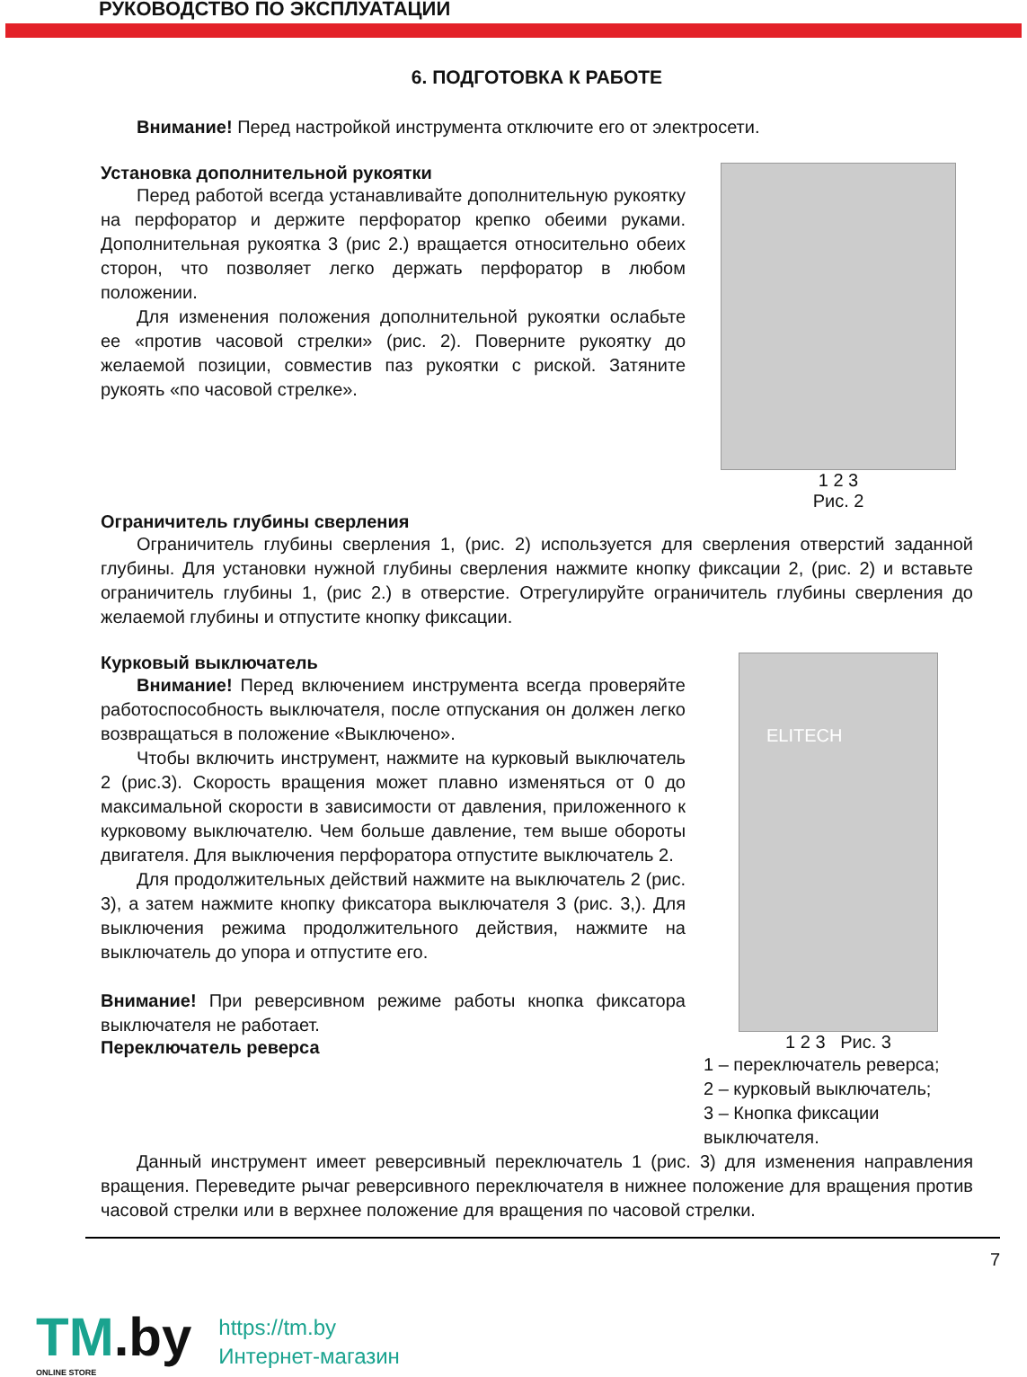РУКОВОДСТВО ПО ЭКСПЛУАТАЦИИ
6. ПОДГОТОВКА К РАБОТЕ
Внимание! Перед настройкой инструмента отключите его от электросети.
Установка дополнительной рукоятки
Перед работой всегда устанавливайте дополнительную рукоятку на перфоратор и держите перфоратор крепко обеими руками. Дополнительная рукоятка 3 (рис 2.) вращается относительно обеих сторон, что позволяет легко держать перфоратор в любом положении.
Для изменения положения дополнительной рукоятки ослабьте ее «против часовой стрелки» (рис. 2). Поверните рукоятку до желаемой позиции, совместив паз рукоятки с риской. Затяните рукоять «по часовой стрелке».
1 2 3
Рис. 2
Ограничитель глубины сверления
Ограничитель глубины сверления 1, (рис. 2) используется для сверления отверстий заданной глубины. Для установки нужной глубины сверления нажмите кнопку фиксации 2, (рис. 2) и вставьте ограничитель глубины 1, (рис 2.) в отверстие. Отрегулируйте ограничитель глубины сверления до желаемой глубины и отпустите кнопку фиксации.
Курковый выключатель
Внимание! Перед включением инструмента всегда проверяйте работоспособность выключателя, после отпускания он должен легко возвращаться в положение «Выключено».
Чтобы включить инструмент, нажмите на курковый выключатель 2 (рис.3). Скорость вращения может плавно изменяться от 0 до максимальной скорости в зависимости от давления, приложенного к курковому выключателю. Чем больше давление, тем выше обороты двигателя. Для выключения перфоратора отпустите выключатель 2.
Для продолжительных действий нажмите на выключатель 2 (рис. 3), а затем нажмите кнопку фиксатора выключателя 3 (рис. 3,). Для выключения режима продолжительного действия, нажмите на выключатель до упора и отпустите его.
Внимание! При реверсивном режиме работы кнопка фиксатора выключателя не работает.
Переключатель реверса
ELITECH
1 2 3 Рис. 3
1 – переключатель реверса;
2 – курковый выключатель;
3 – Кнопка фиксации выключателя.
Данный инструмент имеет реверсивный переключатель 1 (рис. 3) для изменения направления вращения. Переведите рычаг реверсивного переключателя в нижнее положение для вращения против часовой стрелки или в верхнее положение для вращения по часовой стрелки.
7
TM.by
ONLINE STORE
https://tm.by
Интернет-магазин